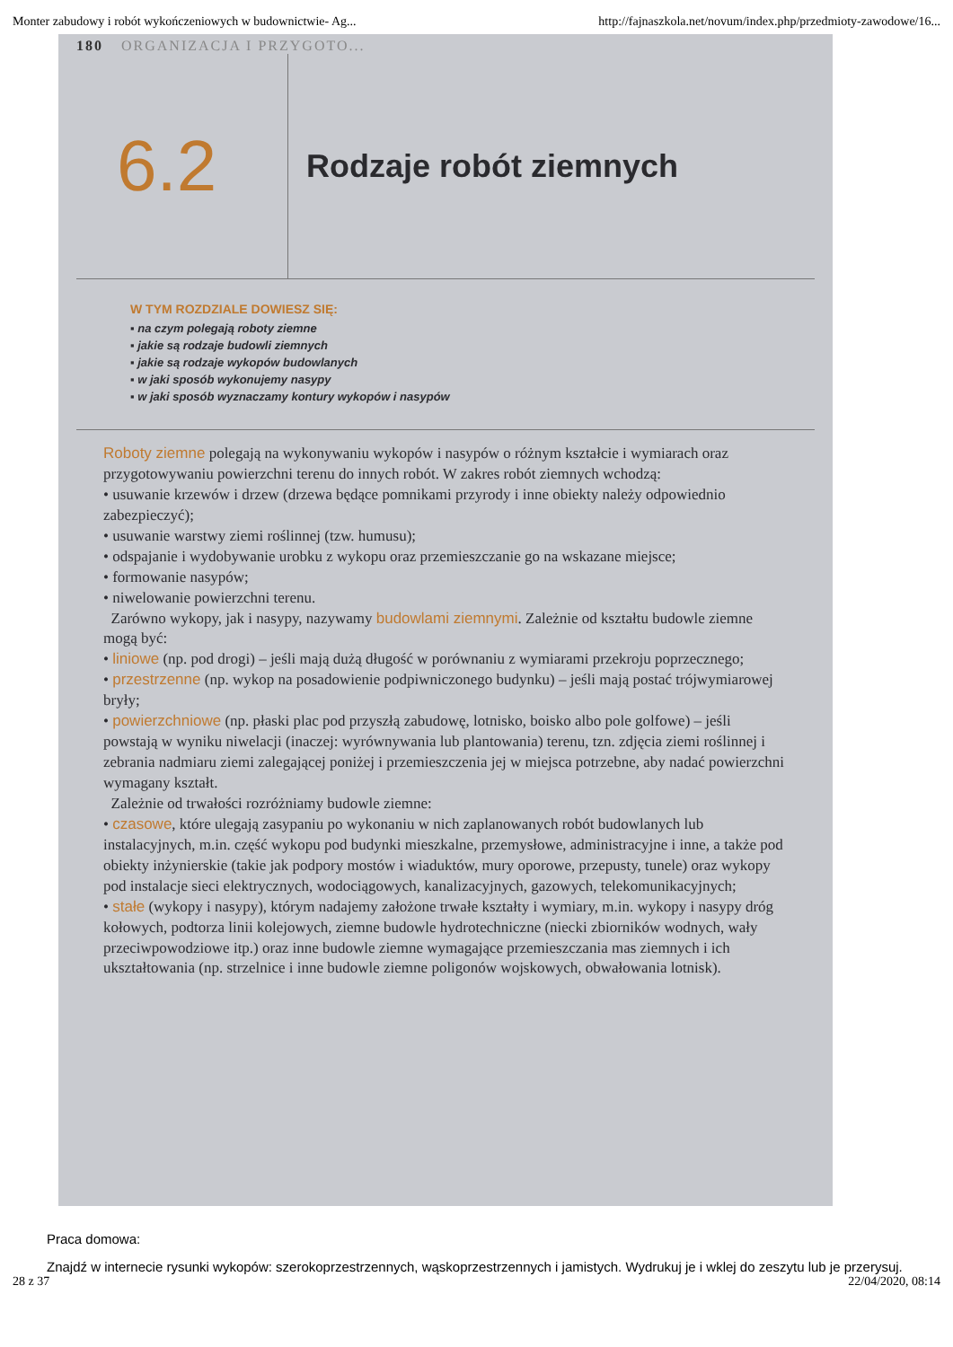Monter zabudowy i robót wykończeniowych w budownictwie- Ag... http://fajnaszkola.net/novum/index.php/przedmioty-zawodowe/16...
180 ORGANIZACJA I PRZYGOTO...
6.2
Rodzaje robót ziemnych
W TYM ROZDZIALE DOWIESZ SIĘ:
▪ na czym polegają roboty ziemne
▪ jakie są rodzaje budowli ziemnych
▪ jakie są rodzaje wykopów budowlanych
▪ w jaki sposób wykonujemy nasypy
▪ w jaki sposób wyznaczamy kontury wykopów i nasypów
Roboty ziemne polegają na wykonywaniu wykopów i nasypów o różnym kształcie i wymiarach oraz przygotowywaniu powierzchni terenu do innych robót. W zakres robót ziemnych wchodzą:
• usuwanie krzewów i drzew (drzewa będące pomnikami przyrody i inne obiekty należy odpowiednio zabezpieczyć);
• usuwanie warstwy ziemi roślinnej (tzw. humusu);
• odspajanie i wydobywanie urobku z wykopu oraz przemieszczanie go na wskazane miejsce;
• formowanie nasypów;
• niwelowanie powierzchni terenu.
Zarówno wykopy, jak i nasypy, nazywamy budowlami ziemnymi. Zależnie od kształtu budowle ziemne mogą być:
• liniowe (np. pod drogi) – jeśli mają dużą długość w porównaniu z wymiarami przekroju poprzecznego;
• przestrzenne (np. wykop na posadowienie podpiwniczonego budynku) – jeśli mają postać trójwymiarowej bryły;
• powierzchniowe (np. płaski plac pod przyszłą zabudowę, lotnisko, boisko albo pole golfowe) – jeśli powstają w wyniku niwelacji (inaczej: wyrównywania lub plantowania) terenu, tzn. zdjęcia ziemi roślinnej i zebrania nadmiaru ziemi zalegającej poniżej i przemieszczenia jej w miejsca potrzebne, aby nadać powierzchni wymagany kształt.
Zależnie od trwałości rozróżniamy budowle ziemne:
• czasowe, które ulegają zasypaniu po wykonaniu w nich zaplanowanych robót budowlanych lub instalacyjnych, m.in. część wykopu pod budynki mieszkalne, przemysłowe, administracyjne i inne, a także pod obiekty inżynierskie (takie jak podpory mostów i wiaduktów, mury oporowe, przepusty, tunele) oraz wykopy pod instalacje sieci elektrycznych, wodociągowych, kanalizacyjnych, gazowych, telekomunikacyjnych;
• stałe (wykopy i nasypy), którym nadajemy założone trwałe kształty i wymiary, m.in. wykopy i nasypy dróg kołowych, podtorza linii kolejowych, ziemne budowle hydrotechniczne (niecki zbiorników wodnych, wały przeciwpowodziowe itp.) oraz inne budowle ziemne wymagające przemieszczania mas ziemnych i ich ukształtowania (np. strzelnice i inne budowle ziemne poligonów wojskowych, obwałowania lotnisk).
Praca domowa:
Znajdź w internecie rysunki wykopów: szerokoprzestrzennych, wąskoprzestrzennych i jamistych. Wydrukuj je i wklej do zeszytu lub je przerysuj.
28 z 37 22/04/2020, 08:14